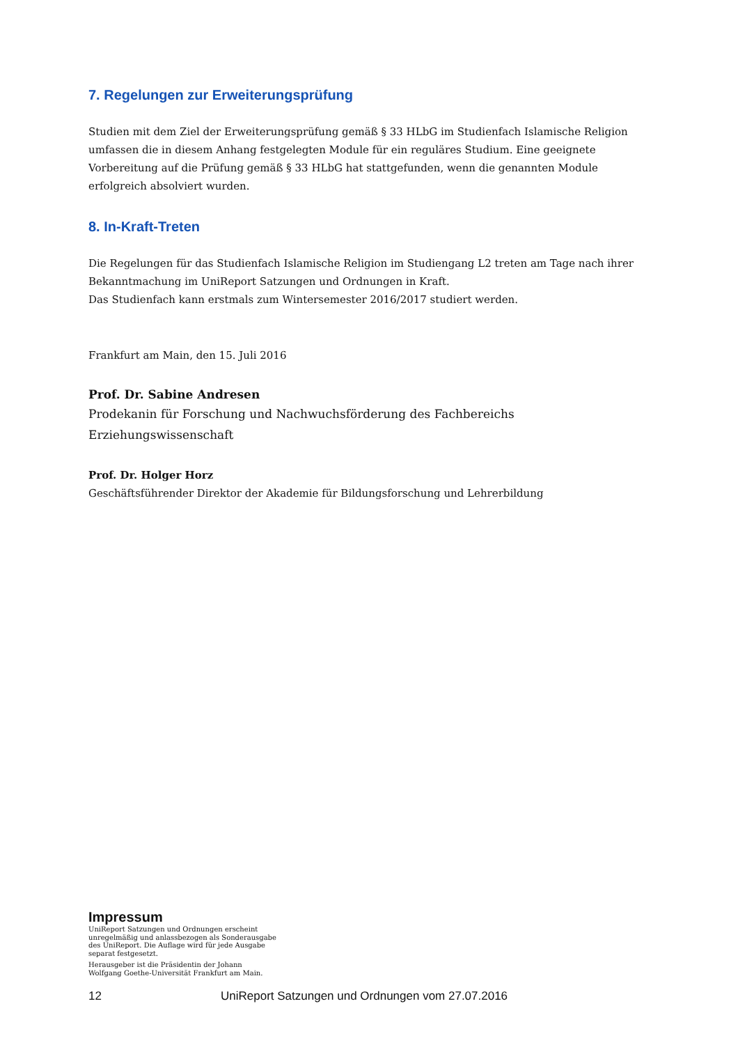7. Regelungen zur Erweiterungsprüfung
Studien mit dem Ziel der Erweiterungsprüfung gemäß § 33 HLbG im Studienfach Islamische Religion umfassen die in diesem Anhang festgelegten Module für ein reguläres Studium. Eine geeignete Vorbereitung auf die Prüfung gemäß § 33 HLbG hat stattgefunden, wenn die genannten Module erfolgreich absolviert wurden.
8. In-Kraft-Treten
Die Regelungen für das Studienfach Islamische Religion im Studiengang L2 treten am Tage nach ihrer Bekanntmachung im UniReport Satzungen und Ordnungen in Kraft.
Das Studienfach kann erstmals zum Wintersemester 2016/2017 studiert werden.
Frankfurt am Main, den 15. Juli 2016
Prof. Dr. Sabine Andresen
Prodekanin für Forschung und Nachwuchsförderung des Fachbereichs Erziehungswissenschaft
Prof. Dr. Holger Horz
Geschäftsführender Direktor der Akademie für Bildungsforschung und Lehrerbildung
Impressum
UniReport Satzungen und Ordnungen erscheint unregelmäßig und anlassbezogen als Sonderausgabe des UniReport. Die Auflage wird für jede Ausgabe separat festgesetzt.
Herausgeber ist die Präsidentin der Johann Wolfgang Goethe-Universität Frankfurt am Main.
12 UniReport Satzungen und Ordnungen vom 27.07.2016